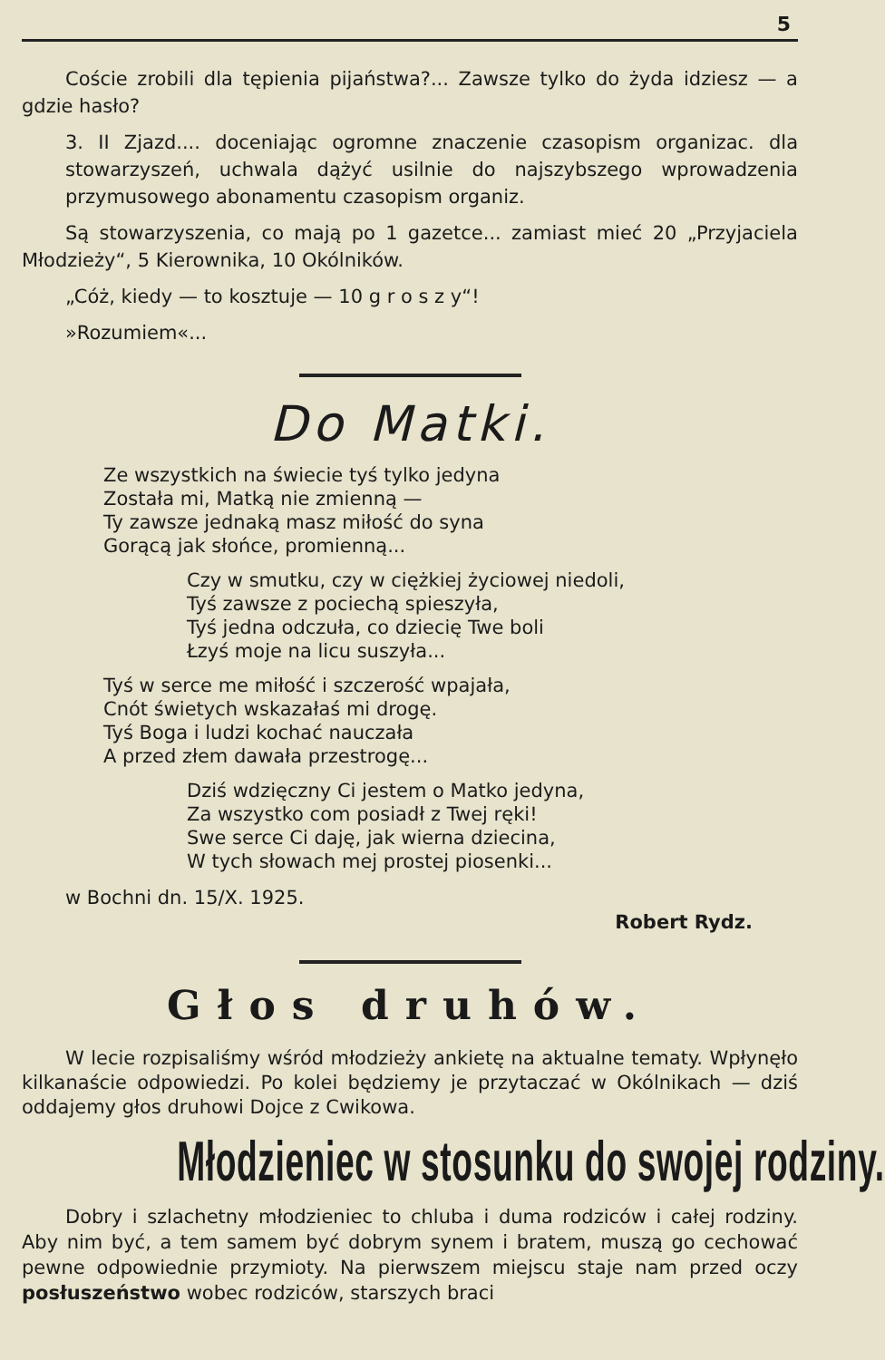5
Coście zrobili dla tępienia pijaństwa?... Zawsze tylko do żyda idziesz — a gdzie hasło?
3. II Zjazd.... doceniając ogromne znaczenie czasopism organizac. dla stowarzyszeń, uchwala dążyć usilnie do najszybszego wprowadzenia przymusowego abonamentu czasopism organiz.
Są stowarzyszenia, co mają po 1 gazetce... zamiast mieć 20 „Przyjaciela Młodzieży“, 5 Kierownika, 10 Okólników.
„Cóż, kiedy — to kosztuje — 10 g r o s z y“!
»Rozumiem«...
Do Matki.
Ze wszystkich na świecie tyś tylko jedyna
Została mi, Matką nie zmienną —
Ty zawsze jednaką masz miłość do syna
Gorącą jak słońce, promienną...
Czy w smutku, czy w ciężkiej życiowej niedoli,
Tyś zawsze z pociechą spieszyła,
Tyś jedna odczuła, co dziecię Twe boli
Łzyś moje na licu suszyła...
Tyś w serce me miłość i szczerość wpajała,
Cnót świetych wskazałaś mi drogę.
Tyś Boga i ludzi kochać nauczała
A przed złem dawała przestrogę...
Dziś wdzięczny Ci jestem o Matko jedyna,
Za wszystko com posiadł z Twej ręki!
Swe serce Ci daję, jak wierna dziecina,
W tych słowach mej prostej piosenki...
w Bochni dn. 15/X. 1925.
Robert Rydz.
Głos druhów.
W lecie rozpisaliśmy wśród młodzieży ankietę na aktualne tematy. Wpłynęło kilkanaście odpowiedzi. Po kolei będziemy je przytaczać w Okólnikach — dziś oddajemy głos druhowi Dojce z Cwikowa.
Młodzieniec w stosunku do swojej rodziny.
Dobry i szlachetny młodzieniec to chluba i duma rodziców i całej rodziny. Aby nim być, a tem samem być dobrym synem i bratem, muszą go cechować pewne odpowiednie przymioty. Na pierwszem miejscu staje nam przed oczy posłuszeństwo wobec rodziców, starszych braci